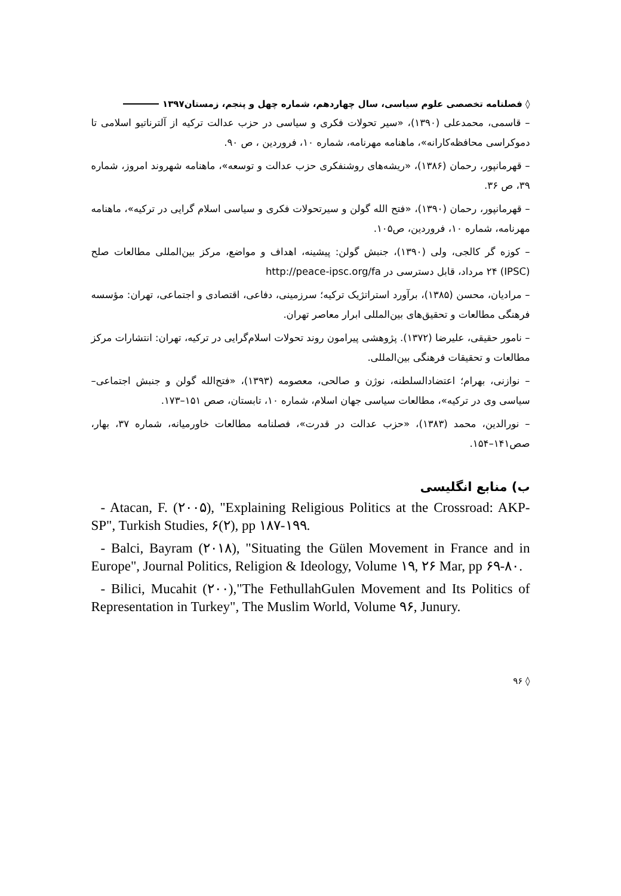◊ فصلنامه تخصصی علوم سیاسی، سال چهاردهم، شماره چهل و پنجم، زمستان۱۳۹۷
– قاسمی، محمدعلی (۱۳۹۰)، «سیر تحولات فکری و سیاسی در حزب عدالت ترکیه از آلترناتیو اسلامی تا دموکراسی محافظه‌کارانه»، ماهنامه مهرنامه، شماره ۱۰، فروردین ، ص ۹۰.
– قهرمانپور، رحمان (۱۳۸۶)، «ریشه‌های روشنفکری حزب عدالت و توسعه»، ماهنامه شهروند امروز، شماره ۳۹، ص ۳۶.
– قهرمانپور، رحمان (۱۳۹۰)، «فتح الله گولن و سیرتحولات فکری و سیاسی اسلام گرایی در ترکیه»، ماهنامه مهرنامه، شماره ۱۰، فروردین، ص۱۰۵.
– کوزه گر کالجی، ولی (۱۳۹۰)، جنبش گولن: پیشینه، اهداف و مواضع، مرکز بین‌المللی مطالعات صلح (IPSC) ۲۴ مرداد، قابل دسترسی در http://peace-ipsc.org/fa
– مرادیان، محسن (۱۳۸۵)، برآورد استراتژیک ترکیه؛ سرزمینی، دفاعی، اقتصادی و اجتماعی، تهران: مؤسسه فرهنگی مطالعات و تحقیق‌های بین‌المللی ابرار معاصر تهران.
– نامور حقیقی، علیرضا (۱۳۷۲). پژوهشی پیرامون روند تحولات اسلام‌گرایی در ترکیه، تهران: انتشارات مرکز مطالعات و تحقیقات فرهنگی بین‌المللی.
– نوازنی، بهرام؛ اعتضادالسلطنه، نوژن و صالحی، معصومه (۱۳۹۳)، «فتح‌الله گولن و جنبش اجتماعی– سیاسی وی در ترکیه»، مطالعات سیاسی جهان اسلام، شماره ۱۰، تابستان، صص ۱۵۱–۱۷۳.
– نورالدین، محمد (۱۳۸۳)، «حزب عدالت در قدرت»، فصلنامه مطالعات خاورمیانه، شماره ۳۷، بهار، صص۱۴۱–۱۵۴.
ب) منابع انگلیسی
- Atacan, F. (۲۰۰۵), "Explaining Religious Politics at the Crossroad: AKP-SP", Turkish Studies, ۶(۲), pp ۱۸۷-۱۹۹.
- Balci, Bayram (۲۰۱۸), "Situating the Gülen Movement in France and in Europe", Journal Politics, Religion & Ideology, Volume ۱۹, ۲۶ Mar, pp ۶۹-۸۰.
- Bilici, Mucahit (۲۰۰),"The FethullahGulen Movement and Its Politics of Representation in Turkey", The Muslim World, Volume ۹۶, Junury.
◊ ۹۶